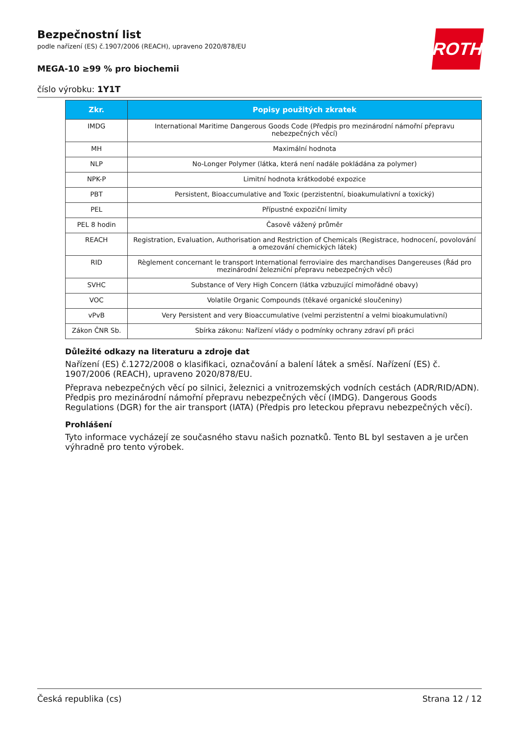ROTH
Bezpečnostní list
podle nařízení (ES) č.1907/2006 (REACH), upraveno 2020/878/EU
MEGA-10 ≥99 % pro biochemii
číslo výrobku: 1Y1T
| Zkr. | Popisy použitých zkratek |
| --- | --- |
| IMDG | International Maritime Dangerous Goods Code (Předpis pro mezinárodní námořní přepravu nebezpečných věcí) |
| MH | Maximální hodnota |
| NLP | No-Longer Polymer (látka, která není nadále pokládána za polymer) |
| NPK-P | Limitní hodnota krátkodobé expozice |
| PBT | Persistent, Bioaccumulative and Toxic (perzistentní, bioakumulativní a toxický) |
| PEL | Přípustné expoziční limity |
| PEL 8 hodin | Časově vážený průměr |
| REACH | Registration, Evaluation, Authorisation and Restriction of Chemicals (Registrace, hodnocení, povolování a omezování chemických látek) |
| RID | Règlement concernant le transport International ferroviaire des marchandises Dangereuses (Řád pro mezinárodní železniční přepravu nebezpečných věcí) |
| SVHC | Substance of Very High Concern (látka vzbuzující mimořádné obavy) |
| VOC | Volatile Organic Compounds (těkavé organické sloučeniny) |
| vPvB | Very Persistent and very Bioaccumulative (velmi perzistentní a velmi bioakumulativní) |
| Zákon ČNR Sb. | Sbírka zákonu: Nařízení vlády o podmínky ochrany zdraví při práci |
Důležité odkazy na literaturu a zdroje dat
Nařízení (ES) č.1272/2008 o klasifikaci, označování a balení látek a směsí. Nařízení (ES) č. 1907/2006 (REACH), upraveno 2020/878/EU.
Přeprava nebezpečných věcí po silnici, železnici a vnitrozemských vodních cestách (ADR/RID/ADN). Předpis pro mezinárodní námořní přepravu nebezpečných věcí (IMDG). Dangerous Goods Regulations (DGR) for the air transport (IATA) (Předpis pro leteckou přepravu nebezpečných věcí).
Prohlášení
Tyto informace vycházejí ze současného stavu našich poznatků. Tento BL byl sestaven a je určen výhradně pro tento výrobek.
Česká republika (cs) Strana 12 / 12